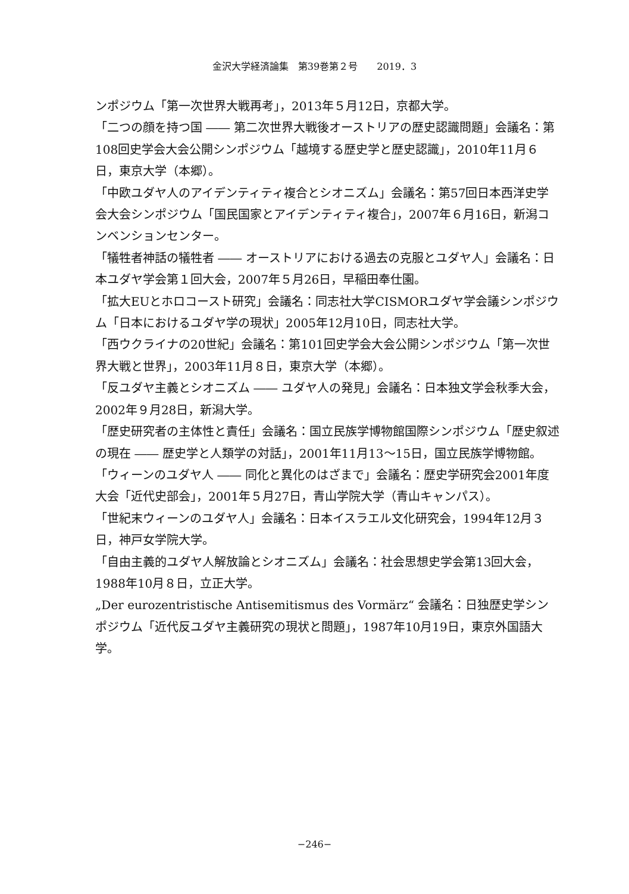金沢大学経済論集　第39巻第２号　　2019．3
ンポジウム「第一次世界大戦再考」，2013年５月12日，京都大学。
「二つの顔を持つ国 ―― 第二次世界大戦後オーストリアの歴史認識問題」会議名：第108回史学会大会公開シンポジウム「越境する歴史学と歴史認識」，2010年11月６日，東京大学（本郷）。
「中欧ユダヤ人のアイデンティティ複合とシオニズム」会議名：第57回日本西洋史学会大会シンポジウム「国民国家とアイデンティティ複合」，2007年６月16日，新潟コンベンションセンター。
「犠牲者神話の犠牲者 ―― オーストリアにおける過去の克服とユダヤ人」会議名：日本ユダヤ学会第１回大会，2007年５月26日，早稲田奉仕園。
「拡大EUとホロコースト研究」会議名：同志社大学CISMORユダヤ学会議シンポジウム「日本におけるユダヤ学の現状」2005年12月10日，同志社大学。
「西ウクライナの20世紀」会議名：第101回史学会大会公開シンポジウム「第一次世界大戦と世界」，2003年11月８日，東京大学（本郷）。
「反ユダヤ主義とシオニズム ―― ユダヤ人の発見」会議名：日本独文学会秋季大会，2002年９月28日，新潟大学。
「歴史研究者の主体性と責任」会議名：国立民族学博物館国際シンポジウム「歴史叙述の現在 ―― 歴史学と人類学の対話」，2001年11月13〜15日，国立民族学博物館。
「ウィーンのユダヤ人 ―― 同化と異化のはざまで」会議名：歴史学研究会2001年度大会「近代史部会」，2001年５月27日，青山学院大学（青山キャンパス）。
「世紀末ウィーンのユダヤ人」会議名：日本イスラエル文化研究会，1994年12月３日，神戸女学院大学。
「自由主義的ユダヤ人解放論とシオニズム」会議名：社会思想史学会第13回大会，1988年10月８日，立正大学。
„Der eurozentristische Antisemitismus des Vormärz“ 会議名：日独歴史学シンポジウム「近代反ユダヤ主義研究の現状と問題」，1987年10月19日，東京外国語大学。
−246−